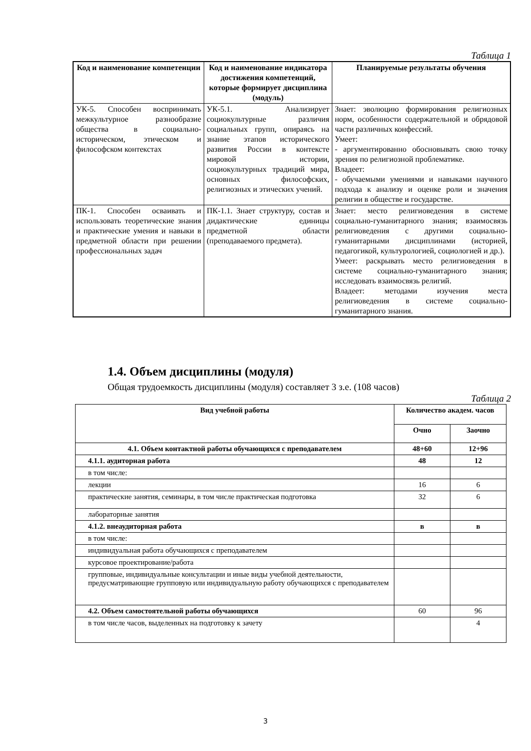Таблица 1
| Код и наименование компетенции | Код и наименование индикатора достижения компетенций, которые формирует дисциплина (модуль) | Планируемые результаты обучения |
| --- | --- | --- |
| УК-5. Способен воспринимать межкультурное разнообразие общества в социально-историческом, этическом и философском контекстах | УК-5.1. Анализирует социокультурные различия социальных групп, опираясь на знание этапов исторического развития России в контексте мировой истории, социокультурных традиций мира, основных философских, религиозных и этических учений. | Знает: эволюцию формирования религиозных норм, особенности содержательной и обрядовой части различных конфессий. Умеет: - аргументированно обосновывать свою точку зрения по религиозной проблематике. Владеет: - обучаемыми умениями и навыками научного подхода к анализу и оценке роли и значения религии в обществе и государстве. |
| ПК-1. Способен осваивать и использовать теоретические знания и практические умения и навыки в предметной области при решении профессиональных задач | ПК-1.1. Знает структуру, состав и дидактические единицы предметной области (преподаваемого предмета). | Знает: место религиоведения в системе социально-гуманитарного знания; взаимосвязь религиоведения с другими социально-гуманитарными дисциплинами (историей, педагогикой, культурологией, социологией и др.). Умеет: раскрывать место религиоведения в системе социально-гуманитарного знания; исследовать взаимосвязь религий. Владеет: методами изучения места религиоведения в системе социально-гуманитарного знания. |
1.4. Объем дисциплины (модуля)
Общая трудоемкость дисциплины (модуля) составляет 3 з.е. (108 часов)
Таблица 2
| Вид учебной работы | Количество академ. часов | |
| --- | --- | --- |
| | Очно | Заочно |
| 4.1. Объем контактной работы обучающихся с преподавателем | 48+60 | 12+96 |
| 4.1.1. аудиторная работа | 48 | 12 |
| в том числе: | | |
| лекции | 16 | 6 |
| практические занятия, семинары, в том числе практическая подготовка | 32 | 6 |
| лабораторные занятия | | |
| 4.1.2. внеаудиторная работа | в | в |
| в том числе: | | |
| индивидуальная работа обучающихся с преподавателем | | |
| курсовое проектирование/работа | | |
| групповые, индивидуальные консультации и иные виды учебной деятельности, предусматривающие групповую или индивидуальную работу обучающихся с преподавателем | | |
| 4.2. Объем самостоятельной работы обучающихся | 60 | 96 |
| в том числе часов, выделенных на подготовку к зачету | | 4 |
3